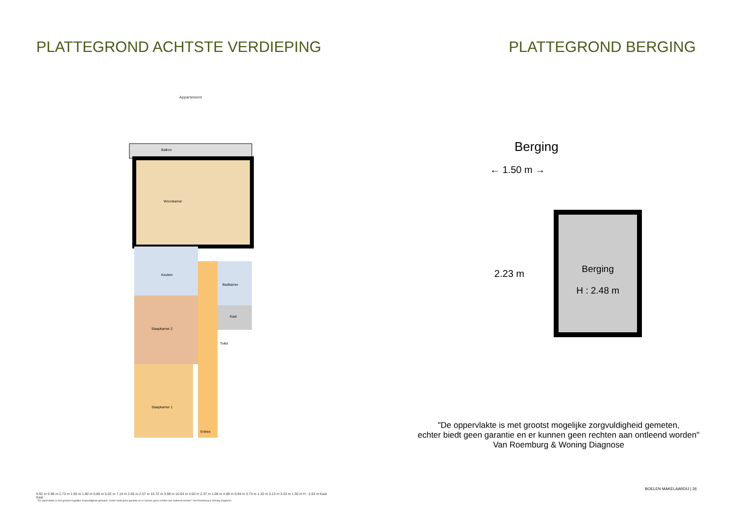PLATTEGROND ACHTSTE VERDIEPING
Appartement
Woonkamer
Keuken
Slaapkamer 2
Slaapkamer 1
Badkamer
Kast
Toilet
Entree
Balkon
6.92 m 0.98 m 2.73 m 1.95 m 1.80 m 0.80 m 5.02 m 7.15 m 2.05 m 2.57 m 15.72 m 3.98 m 10.64 m 4.50 m 2.37 m 1.08 m 4.89 m 0.94 m 3.73 m 1.10 m 3.13 m 3.33 m 1.50 m H : 2.63 m Kast Kast
"De oppervlakte is met grootst mogelijke zorgvuldigheid gemeten, echter biedt geen garantie en er kunnen geen rechten aan ontleend worden" Van Roemburg & Woning Diagnose
PLATTEGROND BERGING
Berging
← 1.50 m →
2.23 m
Berging
H : 2.48 m
"De oppervlakte is met grootst mogelijke zorgvuldigheid gemeten,
echter biedt geen garantie en er kunnen geen rechten aan ontleend worden"
Van Roemburg & Woning Diagnose
BOELEN MAKELAARDIJ | 26